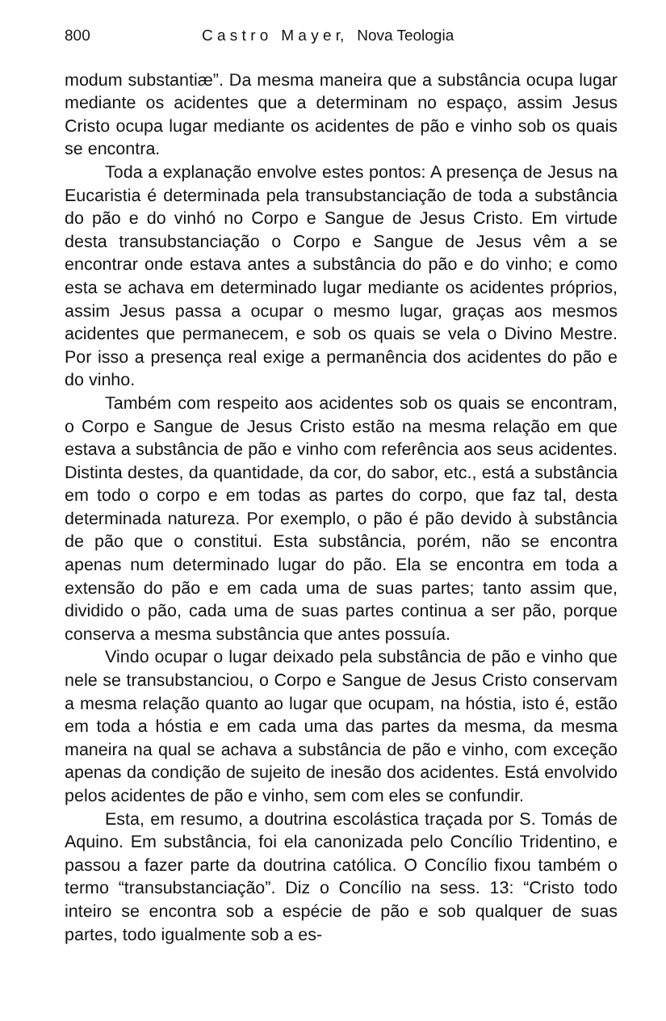800 C a s t r o M a y e r, Nova Teologia
modum substantiæ”. Da mesma maneira que a substância ocupa lugar mediante os acidentes que a determinam no espaço, assim Jesus Cristo ocupa lugar mediante os acidentes de pão e vinho sob os quais se encontra.
Toda a explanação envolve estes pontos: A presença de Jesus na Eucaristia é determinada pela transubstanciação de toda a substância do pão e do vinhó no Corpo e Sangue de Jesus Cristo. Em virtude desta transubstanciação o Corpo e Sangue de Jesus vêm a se encontrar onde estava antes a substância do pão e do vinho; e como esta se achava em determinado lugar mediante os acidentes próprios, assim Jesus passa a ocupar o mesmo lugar, graças aos mesmos acidentes que permanecem, e sob os quais se vela o Divino Mestre. Por isso a presença real exige a permanência dos acidentes do pão e do vinho.
Também com respeito aos acidentes sob os quais se encontram, o Corpo e Sangue de Jesus Cristo estão na mesma relação em que estava a substância de pão e vinho com referência aos seus acidentes. Distinta destes, da quantidade, da cor, do sabor, etc., está a substância em todo o corpo e em todas as partes do corpo, que faz tal, desta determinada natureza. Por exemplo, o pão é pão devido à substância de pão que o constitui. Esta substância, porém, não se encontra apenas num determinado lugar do pão. Ela se encontra em toda a extensão do pão e em cada uma de suas partes; tanto assim que, dividido o pão, cada uma de suas partes continua a ser pão, porque conserva a mesma substância que antes possuía.
Vindo ocupar o lugar deixado pela substância de pão e vinho que nele se transubstanciou, o Corpo e Sangue de Jesus Cristo conservam a mesma relação quanto ao lugar que ocupam, na hóstia, isto é, estão em toda a hóstia e em cada uma das partes da mesma, da mesma maneira na qual se achava a substância de pão e vinho, com exceção apenas da condição de sujeito de inesão dos acidentes. Está envolvido pelos acidentes de pão e vinho, sem com eles se confundir.
Esta, em resumo, a doutrina escolástica traçada por S. Tomás de Aquino. Em substância, foi ela canonizada pelo Concílio Tridentino, e passou a fazer parte da doutrina católica. O Concílio fixou também o termo “transubstanciação”. Diz o Concílio na sess. 13: “Cristo todo inteiro se encontra sob a espécie de pão e sob qualquer de suas partes, todo igualmente sob a es-